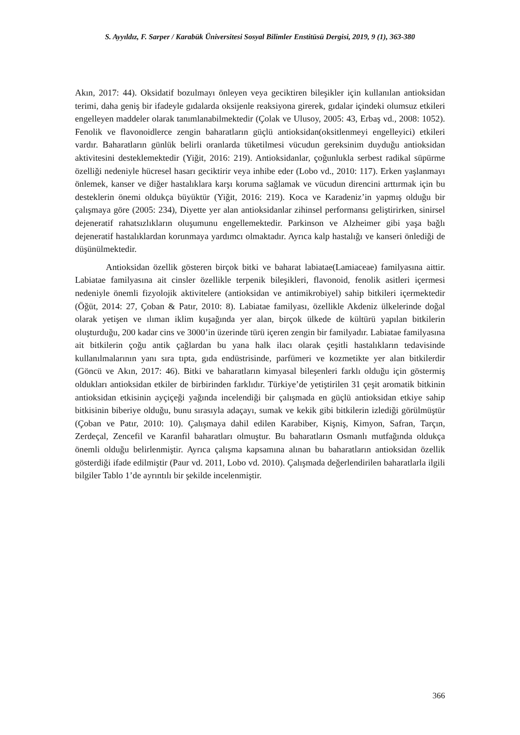S. Ayyıldız, F. Sarper / Karabük Üniversitesi Sosyal Bilimler Enstitüsü Dergisi, 2019, 9 (1), 363-380
Akın, 2017: 44). Oksidatif bozulmayı önleyen veya geciktiren bileşikler için kullanılan antioksidan terimi, daha geniş bir ifadeyle gıdalarda oksijenle reaksiyona girerek, gıdalar içindeki olumsuz etkileri engelleyen maddeler olarak tanımlanabilmektedir (Çolak ve Ulusoy, 2005: 43, Erbaş vd., 2008: 1052). Fenolik ve flavonoidlerce zengin baharatların güçlü antioksidan(oksitlenmeyi engelleyici) etkileri vardır. Baharatların günlük belirli oranlarda tüketilmesi vücudun gereksinim duyduğu antioksidan aktivitesini desteklemektedir (Yiğit, 2016: 219). Antioksidanlar, çoğunlukla serbest radikal süpürme özelliği nedeniyle hücresel hasarı geciktirir veya inhibe eder (Lobo vd., 2010: 117). Erken yaşlanmayı önlemek, kanser ve diğer hastalıklara karşı koruma sağlamak ve vücudun direncini arttırmak için bu desteklerin önemi oldukça büyüktür (Yiğit, 2016: 219). Koca ve Karadeniz’in yapmış olduğu bir çalışmaya göre (2005: 234), Diyette yer alan antioksidanlar zihinsel performansı geliştirirken, sinirsel dejeneratif rahatsızlıkların oluşumunu engellemektedir. Parkinson ve Alzheimer gibi yaşa bağlı dejeneratif hastalıklardan korunmaya yardımcı olmaktadır. Ayrıca kalp hastalığı ve kanseri önlediği de düşünülmektedir.
Antioksidan özellik gösteren birçok bitki ve baharat labiatae(Lamiaceae) familyasına aittir. Labiatae familyasına ait cinsler özellikle terpenik bileşikleri, flavonoid, fenolik asitleri içermesi nedeniyle önemli fizyolojik aktivitelere (antioksidan ve antimikrobiyel) sahip bitkileri içermektedir (Öğüt, 2014: 27, Çoban & Patır, 2010: 8). Labiatae familyası, özellikle Akdeniz ülkelerinde doğal olarak yetişen ve ılıman iklim kuşağında yer alan, birçok ülkede de kültürü yapılan bitkilerin oluşturduğu, 200 kadar cins ve 3000’in üzerinde türü içeren zengin bir familyadır. Labiatae familyasına ait bitkilerin çoğu antik çağlardan bu yana halk ilacı olarak çeşitli hastalıkların tedavisinde kullanılmalarının yanı sıra tıpta, gıda endüstrisinde, parfümeri ve kozmetikte yer alan bitkilerdir (Göncü ve Akın, 2017: 46). Bitki ve baharatların kimyasal bileşenleri farklı olduğu için göstermiş oldukları antioksidan etkiler de birbirinden farklıdır. Türkiye’de yetiştirilen 31 çeşit aromatik bitkinin antioksidan etkisinin ayçiçeği yağında incelendiği bir çalışmada en güçlü antioksidan etkiye sahip bitkisinin biberiye olduğu, bunu sırasıyla adaçayı, sumak ve kekik gibi bitkilerin izlediği görülmüştür (Çoban ve Patır, 2010: 10). Çalışmaya dahil edilen Karabiber, Kişniş, Kimyon, Safran, Tarçın, Zerdeçal, Zencefil ve Karanfil baharatları olmuştur. Bu baharatların Osmanlı mutfağında oldukça önemli olduğu belirlenmiştir. Ayrıca çalışma kapsamına alınan bu baharatların antioksidan özellik gösterdiği ifade edilmiştir (Paur vd. 2011, Lobo vd. 2010). Çalışmada değerlendirilen baharatlarla ilgili bilgiler Tablo 1’de ayrıntılı bir şekilde incelenmiştir.
366